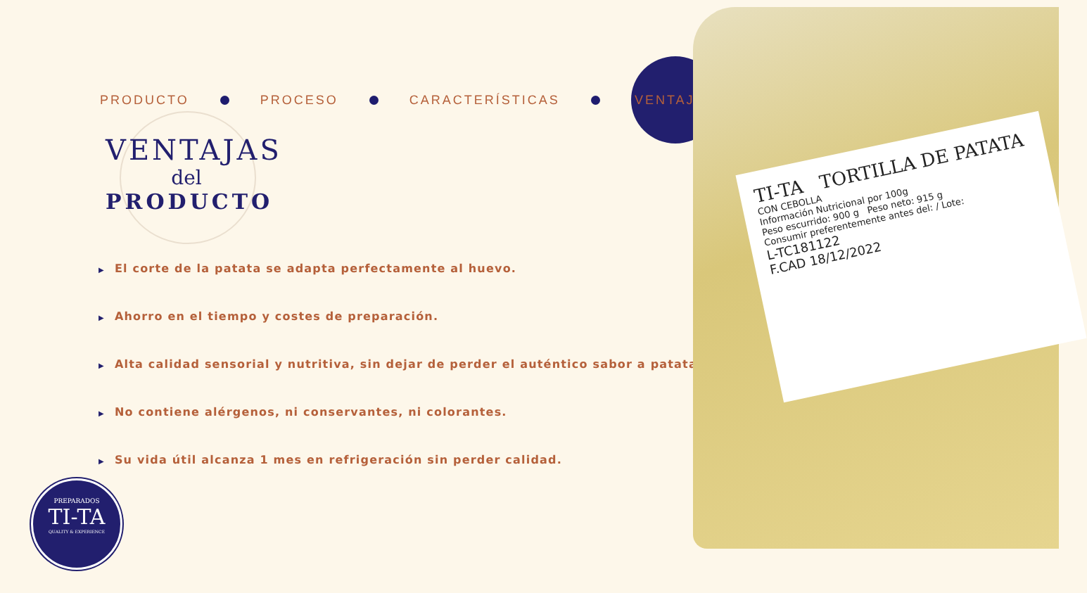PRODUCTO PROCESO CARACTERÍSTICAS
VENTAJAS
VENTAJAS
del
PRODUCTO
▶ El corte de la patata se adapta perfectamente al huevo.
▶ Ahorro en el tiempo y costes de preparación.
▶ Alta calidad sensorial y nutritiva, sin dejar de perder el auténtico sabor a patata.
▶ No contiene alérgenos, ni conservantes, ni colorantes.
▶ Su vida útil alcanza 1 mes en refrigeración sin perder calidad.
TI-TA TORTILLA DE PATATA
CON CEBOLLA
Información Nutricional por 100g
Peso escurrido: 900 g Peso neto: 915 g
Consumir preferentemente antes del: / Lote:
L-TC181122
F.CAD 18/12/2022
PREPARADOS
TI-TA
QUALITY & EXPERIENCE